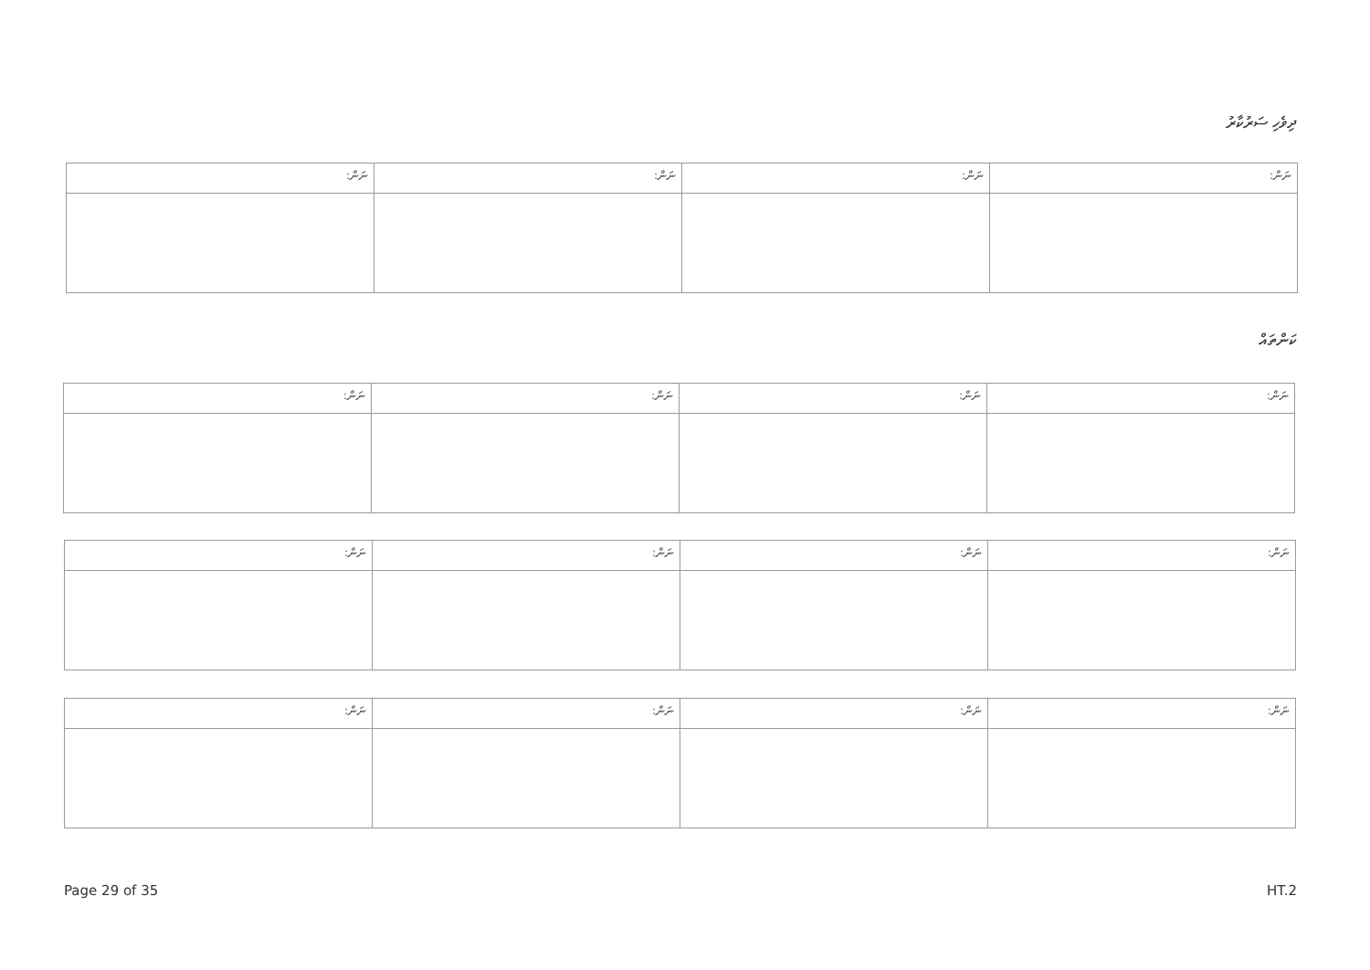ދިވެހި ސަރުކާރު
| ނަން: | ނަން: | ނަން: | ނަން: |
| --- | --- | --- | --- |
ކަންތައް
| ނަން: | ނަން: | ނަން: | ނަން: |
| --- | --- | --- | --- |
| ނަން: | ނަން: | ނަން: | ނަން: |
| --- | --- | --- | --- |
| ނަން: | ނަން: | ނަން: | ނަން: |
| --- | --- | --- | --- |
Page 29 of 35 HT.2